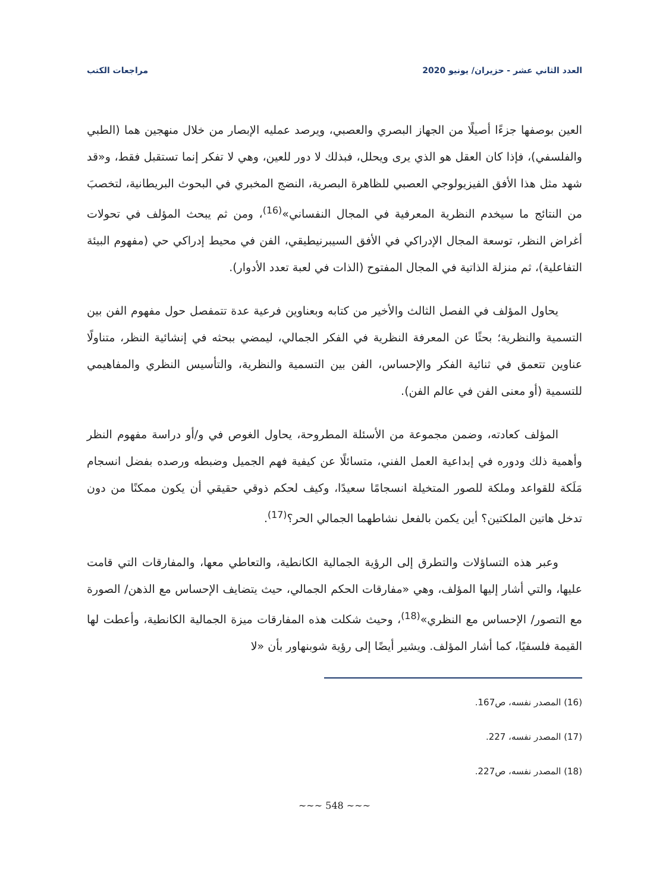العدد الثاني عشر - حزيران/ يونيو 2020 مراجعات الكتب
العين بوصفها جزءًا أصيلًا من الجهاز البصري والعصبي، ويرصد عمليه الإبصار من خلال منهجين هما (الطبي والفلسفي)، فإذا كان العقل هو الذي يرى ويحلل، فبذلك لا دور للعين، وهي لا تفكر إنما تستقبل فقط، و«قد شهد مثل هذا الأفق الفيزيولوجي العصبي للظاهرة البصرية، النضج المخبري في البحوث البريطانية، لتخصبَ من النتائج ما سيخدم النظرية المعرفية في المجال النفساني»<sup>(16)</sup>، ومن ثم يبحث المؤلف في تحولات أغراض النظر، توسعة المجال الإدراكي في الأفق السيبرنيطيقي، الفن في محيط إدراكي حي (مفهوم البيئة التفاعلية)، ثم منزلة الذاتية في المجال المفتوح (الذات في لعبة تعدد الأدوار).
يحاول المؤلف في الفصل الثالث والأخير من كتابه وبعناوين فرعية عدة تتمفصل حول مفهوم الفن بين التسمية والنظرية؛ بحثًا عن المعرفة النظرية في الفكر الجمالي، ليمضي ببحثه في إنشائية النظر، متناولًا عناوين تتعمق في ثنائية الفكر والإحساس، الفن بين التسمية والنظرية، والتأسيس النظري والمفاهيمي للتسمية (أو معنى الفن في عالم الفن).
المؤلف كعادته، وضمن مجموعة من الأسئلة المطروحة، يحاول الغوص في و/أو دراسة مفهوم النظر وأهمية ذلك ودوره في إبداعية العمل الفني، متسائلًا عن كيفية فهم الجميل وضبطه ورصده بفضل انسجام مَلَكة للقواعد وملكة للصور المتخيلة انسجامًا سعيدًا، وكيف لحكم ذوقي حقيقي أن يكون ممكنًا من دون تدخل هاتين الملكتين؟ أين يكمن بالفعل نشاطهما الجمالي الحر؟<sup>(17)</sup>.
وعبر هذه التساؤلات والتطرق إلى الرؤية الجمالية الكانطية، والتعاطي معها، والمفارقات التي قامت عليها، والتي أشار إليها المؤلف، وهي «مفارقات الحكم الجمالي، حيث يتضايف الإحساس مع الذهن/ الصورة مع التصور/ الإحساس مع النظري»<sup>(18)</sup>، وحيث شكلت هذه المفارقات ميزة الجمالية الكانطية، وأعطت لها القيمة فلسفيًا، كما أشار المؤلف. ويشير أيضًا إلى رؤية شوبنهاور بأن «لا
(16) المصدر نفسه، ص167.
(17) المصدر نفسه، 227.
(18) المصدر نفسه، ص227.
~~~ 548 ~~~